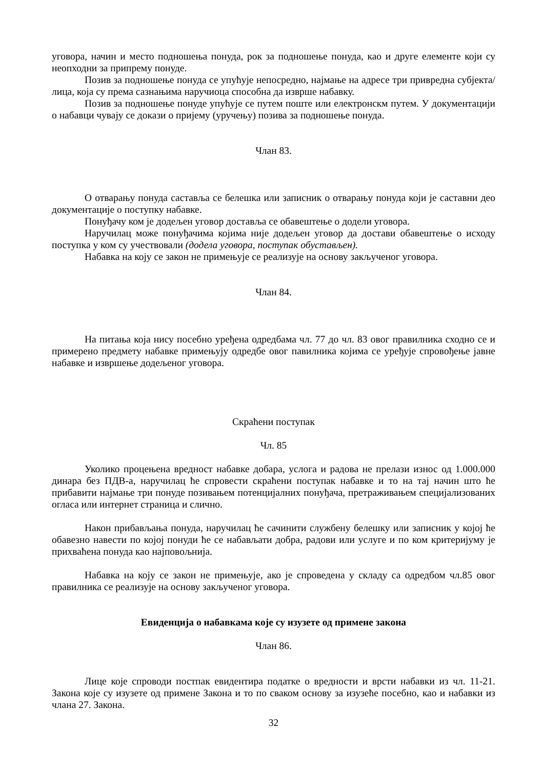уговора, начин и место подношења понуда, рок за подношење понуда, као и друге елементе који су неопходни за припрему понуде.
Позив за подношење понуда се упућује непосредно, најмање на адресе три привредна субјекта/лица, која су према сазнањима наручиоца способна да изврше набавку.
Позив за подношење понуде упућује се путем поште или електронскм путем. У документацији о набавци чувају се докази о пријему (уручењу) позива за подношење понуда.
Члан 83.
О отварању понуда саставља се белешка или записник о отварању понуда који је саставни део документације о поступку набавке.
Понуђачу ком је додељен уговор доставља се обавештење о додели уговора.
Наручилац може понуђачима којима није додељен уговор да достави обавештење о исходу поступка у ком су учествовали (додела уговора, поступак обустављен).
Набавка на коју се закон не примењује се реализује на основу закљученог уговора.
Члан 84.
На питања која нису посебно уређена одредбама чл. 77 до чл. 83 овог правилника сходно се и примерено предмету набавке примењују одредбе овог павилника којима се уређује спровођење јавне набавке и извршење додељеног уговора.
Скраћени поступак
Чл. 85
Уколико процењена вредност набавке добара, услога и радова не прелази износ од 1.000.000 динара без ПДВ-а, наручилац ће спровести скраћени поступак набавке и то на тај начин што ће прибавити најмање три понуде позивањем потенцијалних понуђача, претраживањем специјализованих огласа или интернет страница и слично.
Након прибављања понуда, наручилац ће сачинити службену белешку или записник у којој ће обавезно навести по којој понуди ће се набављати добра, радови или услуге и по ком критеријуму је прихваћена понуда као најповољнија.
Набавка на коју се закон не примењује, ако је спроведена у складу са одредбом чл.85 овог правилника се реализује на основу закљученог уговора.
Евиденција о набавкама које су изузете од примене закона
Члан 86.
Лице које спроводи постпак евидентира податке о вредности и врсти набавки из чл. 11-21. Закона које су изузете од примене Закона и то по сваком основу за изузеће посебно, као и набавки из члана 27. Закона.
32